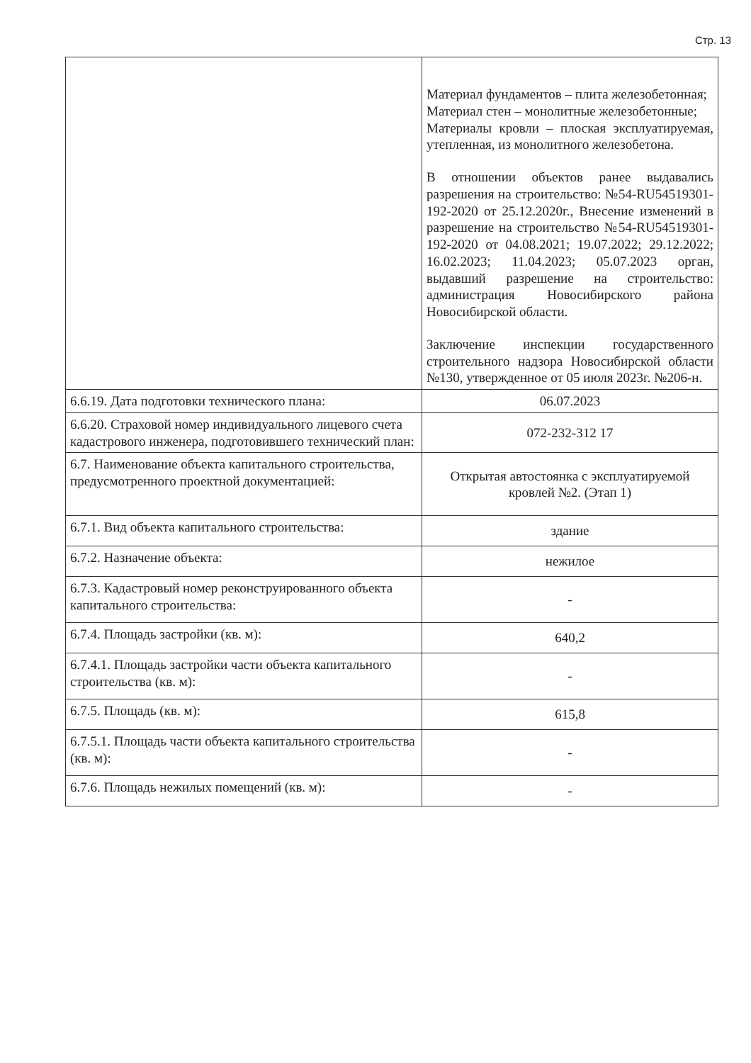Стр. 13
| | Материал фундаментов – плита железобетонная; Материал стен – монолитные железобетонные; Материалы кровли – плоская эксплуатируемая, утепленная, из монолитного железобетона. В отношении объектов ранее выдавались разрешения на строительство: №54-RU54519301-192-2020 от 25.12.2020г., Внесение изменений в разрешение на строительство №54-RU54519301-192-2020 от 04.08.2021; 19.07.2022; 29.12.2022; 16.02.2023; 11.04.2023; 05.07.2023 орган, выдавший разрешение на строительство: администрация Новосибирского района Новосибирской области. Заключение инспекции государственного строительного надзора Новосибирской области №130, утвержденное от 05 июля 2023г. №206-н. |
| 6.6.19. Дата подготовки технического плана: | 06.07.2023 |
| 6.6.20. Страховой номер индивидуального лицевого счета кадастрового инженера, подготовившего технический план: | 072-232-312 17 |
| 6.7. Наименование объекта капитального строительства, предусмотренного проектной документацией: | Открытая автостоянка с эксплуатируемой кровлей №2. (Этап 1) |
| 6.7.1. Вид объекта капитального строительства: | здание |
| 6.7.2. Назначение объекта: | нежилое |
| 6.7.3. Кадастровый номер реконструированного объекта капитального строительства: | - |
| 6.7.4. Площадь застройки (кв. м): | 640,2 |
| 6.7.4.1. Площадь застройки части объекта капитального строительства (кв. м): | - |
| 6.7.5. Площадь (кв. м): | 615,8 |
| 6.7.5.1. Площадь части объекта капитального строительства (кв. м): | - |
| 6.7.6. Площадь нежилых помещений (кв. м): | - |